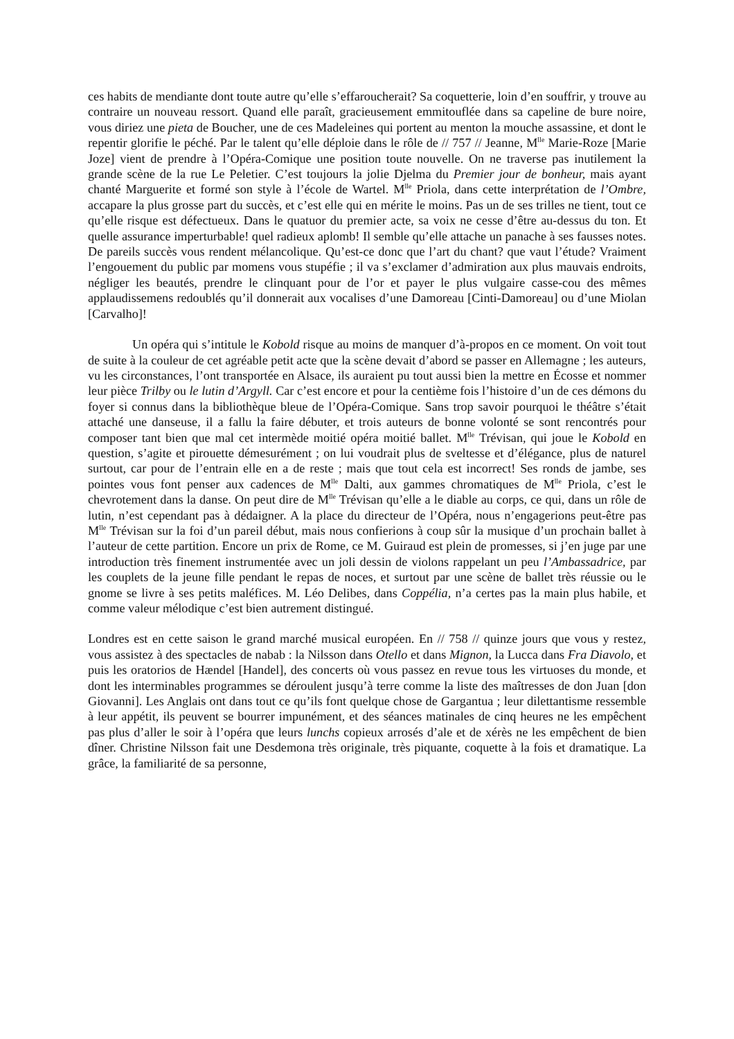ces habits de mendiante dont toute autre qu’elle s’effaroucherait? Sa coquetterie, loin d’en souffrir, y trouve au contraire un nouveau ressort. Quand elle paraît, gracieusement emmitouflée dans sa capeline de bure noire, vous diriez une pieta de Boucher, une de ces Madeleines qui portent au menton la mouche assassine, et dont le repentir glorifie le péché. Par le talent qu’elle déploie dans le rôle de // 757 // Jeanne, M<sup>lle</sup> Marie-Roze [Marie Joze] vient de prendre à l’Opéra-Comique une position toute nouvelle. On ne traverse pas inutilement la grande scène de la rue Le Peletier. C’est toujours la jolie Djelma du Premier jour de bonheur, mais ayant chanté Marguerite et formé son style à l’école de Wartel. M<sup>lle</sup> Priola, dans cette interprétation de l’Ombre, accapare la plus grosse part du succès, et c’est elle qui en mérite le moins. Pas un de ses trilles ne tient, tout ce qu’elle risque est défectueux. Dans le quatuor du premier acte, sa voix ne cesse d’être au-dessus du ton. Et quelle assurance imperturbable! quel radieux aplomb! Il semble qu’elle attache un panache à ses fausses notes. De pareils succès vous rendent mélancolique. Qu’est-ce donc que l’art du chant? que vaut l’étude? Vraiment l’engouement du public par momens vous stupéfie ; il va s’exclamer d’admiration aux plus mauvais endroits, négliger les beautés, prendre le clinquant pour de l’or et payer le plus vulgaire casse-cou des mêmes applaudissemens redoublés qu’il donnerait aux vocalises d’une Damoreau [Cinti-Damoreau] ou d’une Miolan [Carvalho]!
Un opéra qui s’intitule le Kobold risque au moins de manquer d’à-propos en ce moment. On voit tout de suite à la couleur de cet agréable petit acte que la scène devait d’abord se passer en Allemagne ; les auteurs, vu les circonstances, l’ont transportée en Alsace, ils auraient pu tout aussi bien la mettre en Écosse et nommer leur pièce Trilby ou le lutin d’Argyll. Car c’est encore et pour la centième fois l’histoire d’un de ces démons du foyer si connus dans la bibliothèque bleue de l’Opéra-Comique. Sans trop savoir pourquoi le théâtre s’était attaché une danseuse, il a fallu la faire débuter, et trois auteurs de bonne volonté se sont rencontrés pour composer tant bien que mal cet intermède moitié opéra moitié ballet. M<sup>lle</sup> Trévisan, qui joue le Kobold en question, s’agite et pirouette démesurément ; on lui voudrait plus de sveltesse et d’élégance, plus de naturel surtout, car pour de l’entrain elle en a de reste ; mais que tout cela est incorrect! Ses ronds de jambe, ses pointes vous font penser aux cadences de M<sup>lle</sup> Dalti, aux gammes chromatiques de M<sup>lle</sup> Priola, c’est le chevrotement dans la danse. On peut dire de M<sup>lle</sup> Trévisan qu’elle a le diable au corps, ce qui, dans un rôle de lutin, n’est cependant pas à dédaigner. A la place du directeur de l’Opéra, nous n’engagerions peut-être pas M<sup>lle</sup> Trévisan sur la foi d’un pareil début, mais nous confierions à coup sûr la musique d’un prochain ballet à l’auteur de cette partition. Encore un prix de Rome, ce M. Guiraud est plein de promesses, si j’en juge par une introduction très finement instrumentée avec un joli dessin de violons rappelant un peu l’Ambassadrice, par les couplets de la jeune fille pendant le repas de noces, et surtout par une scène de ballet très réussie ou le gnome se livre à ses petits maléfices. M. Léo Delibes, dans Coppélia, n’a certes pas la main plus habile, et comme valeur mélodique c’est bien autrement distingué.
Londres est en cette saison le grand marché musical européen. En // 758 // quinze jours que vous y restez, vous assistez à des spectacles de nabab : la Nilsson dans Otello et dans Mignon, la Lucca dans Fra Diavolo, et puis les oratorios de Hændel [Handel], des concerts où vous passez en revue tous les virtuoses du monde, et dont les interminables programmes se déroulent jusqu’à terre comme la liste des maîtresses de don Juan [don Giovanni]. Les Anglais ont dans tout ce qu’ils font quelque chose de Gargantua ; leur dilettantisme ressemble à leur appétit, ils peuvent se bourrer impunément, et des séances matinales de cinq heures ne les empêchent pas plus d’aller le soir à l’opéra que leurs lunchs copieux arrosés d’ale et de xérès ne les empêchent de bien dîner. Christine Nilsson fait une Desdemona très originale, très piquante, coquette à la fois et dramatique. La grâce, la familiarité de sa personne,